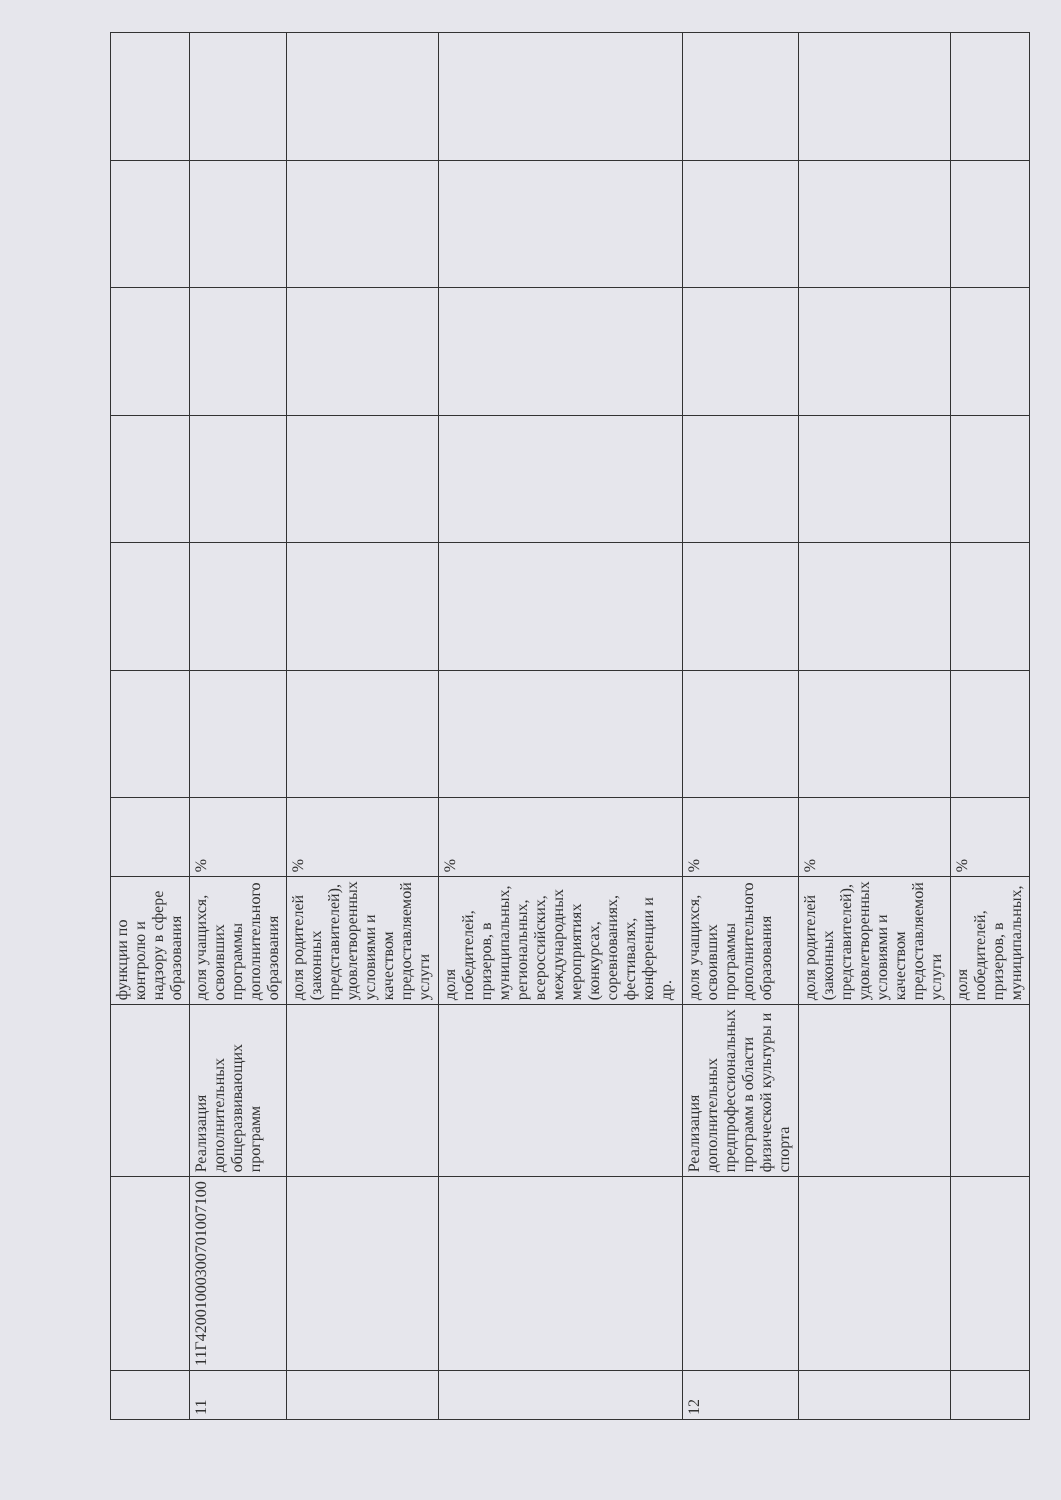| | | | функции по контролю и надзору в сфере образования | | | | | | | |
| 11 | 11Г42001000300701007100 | Реализация дополнительных общеразвивающих программ | доля учащихся, освоивших программы дополнительного образования | % | | | | | | |
| | | | доля родителей (законных представителей), удовлетворенных условиями и качеством предоставляемой услуги | % | | | | | | |
| | | | доля победителей, призеров, в муниципальных, региональных, всероссийских, международных мероприятиях (конкурсах, соревнованиях, фестивалях, конференции и др. | % | | | | | | |
| 12 | | Реализация дополнительных предпрофессиональных программ в области физической культуры и спорта | доля учащихся, освоивших программы дополнительного образования | % | | | | | | |
| | | | доля родителей (законных представителей), удовлетворенных условиями и качеством предоставляемой услуги | % | | | | | | |
| | | | доля победителей, призеров, в муниципальных, | % | | | | | | |